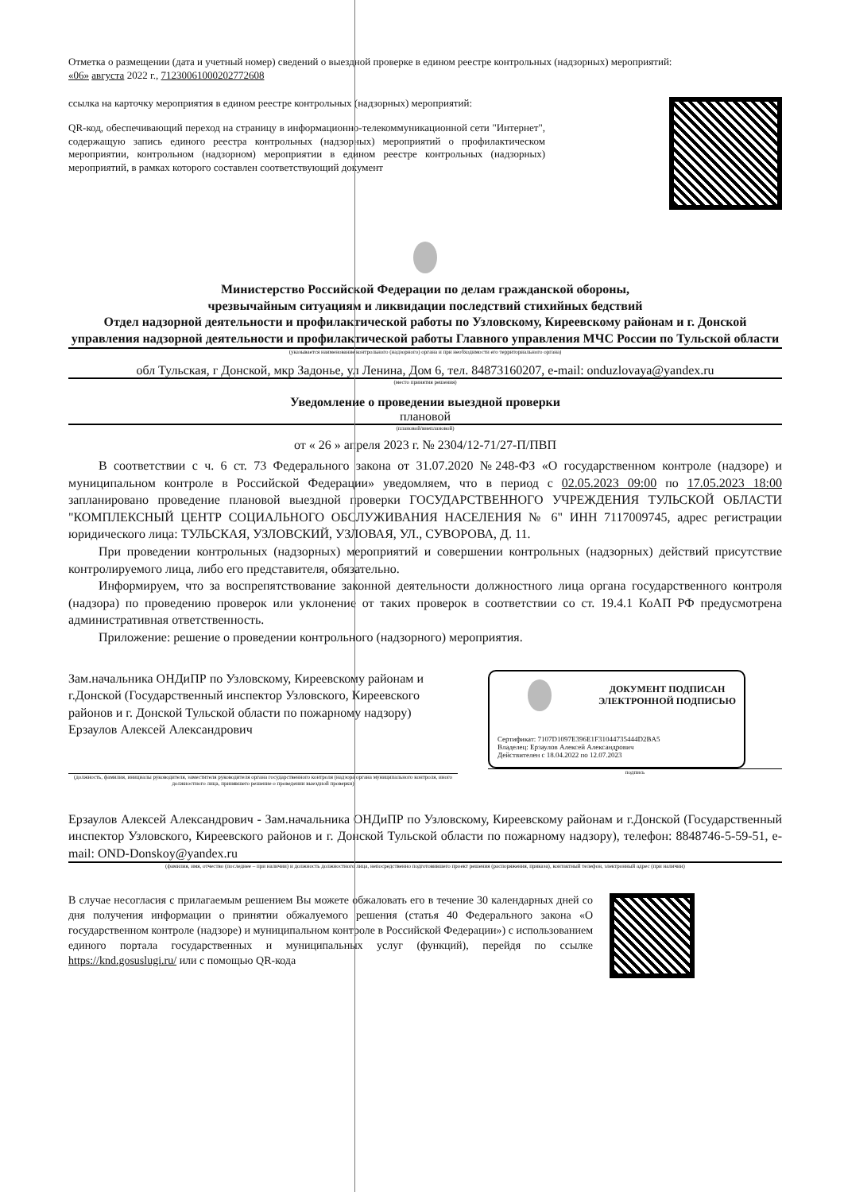Отметка о размещении (дата и учетный номер) сведений о выездной проверке в едином реестре контрольных (надзорных) мероприятий:
«06» августа 2022 г., 71230061000202772608
ссылка на карточку мероприятия в едином реестре контрольных (надзорных) мероприятий:
QR-код, обеспечивающий переход на страницу в информационно-телекоммуникационной сети "Интернет", содержащую запись единого реестра контрольных (надзорных) мероприятий о профилактическом мероприятии, контрольном (надзорном) мероприятии в едином реестре контрольных (надзорных) мероприятий, в рамках которого составлен соответствующий документ
Министерство Российской Федерации по делам гражданской обороны,
чрезвычайным ситуациям и ликвидации последствий стихийных бедствий
Отдел надзорной деятельности и профилактической работы по Узловскому, Киреевскому районам и г. Донской управления надзорной деятельности и профилактической работы Главного управления МЧС России по Тульской области
(указывается наименование контрольного (надзорного) органа и при необходимости его территориального органа)
обл Тульская, г Донской, мкр Задонье, ул Ленина, Дом 6, тел. 84873160207, e-mail: onduzlovaya@yandex.ru
(место принятия решения)
Уведомление о проведении выездной проверки
плановой
(плановой/внеплановой)
от « 26 » апреля 2023 г. № 2304/12-71/27-П/ПВП
В соответствии с ч. 6 ст. 73 Федерального закона от 31.07.2020 №248-ФЗ «О государственном контроле (надзоре) и муниципальном контроле в Российской Федерации» уведомляем, что в период с 02.05.2023 09:00 по 17.05.2023 18:00 запланировано проведение плановой выездной проверки ГОСУДАРСТВЕННОГО УЧРЕЖДЕНИЯ ТУЛЬСКОЙ ОБЛАСТИ "КОМПЛЕКСНЫЙ ЦЕНТР СОЦИАЛЬНОГО ОБСЛУЖИВАНИЯ НАСЕЛЕНИЯ № 6" ИНН 7117009745, адрес регистрации юридического лица: ТУЛЬСКАЯ, УЗЛОВСКИЙ, УЗЛОВАЯ, УЛ., СУВОРОВА, Д. 11.
При проведении контрольных (надзорных) мероприятий и совершении контрольных (надзорных) действий присутствие контролируемого лица, либо его представителя, обязательно.
Информируем, что за воспрепятствование законной деятельности должностного лица органа государственного контроля (надзора) по проведению проверок или уклонение от таких проверок в соответствии со ст. 19.4.1 КоАП РФ предусмотрена административная ответственность.
Приложение: решение о проведении контрольного (надзорного) мероприятия.
Зам.начальника ОНДиПР по Узловскому, Киреевскому районам и г.Донской (Государственный инспектор Узловского, Киреевского районов и г. Донской Тульской области по пожарному надзору) Ерзаулов Алексей Александрович
(должность, фамилия, инициалы руководителя, заместителя руководителя органа государственного контроля (надзора органа муниципального контроля, иного должностного лица, принявшего решение о проведении выездной проверки)
ДОКУМЕНТ ПОДПИСАН
ЭЛЕКТРОННОЙ ПОДПИСЬЮ
Сертификат: 7107D1097E396E1F31044735444D2BA5
Владелец: Ерзаулов Алексей Александрович
Действителен с 18.04.2022 по 12.07.2023
подпись
Ерзаулов Алексей Александрович - Зам.начальника ОНДиПР по Узловскому, Киреевскому районам и г.Донской (Государственный инспектор Узловского, Киреевского районов и г. Донской Тульской области по пожарному надзору), телефон: 8848746-5-59-51, e-mail: OND-Donskoy@yandex.ru
(фамилия, имя, отчество (последнее – при наличии) и должность должностного лица, непосредственно подготовившего проект решения (распоряжения, приказа), контактный телефон, электронный адрес (при наличии)
В случае несогласия с прилагаемым решением Вы можете обжаловать его в течение 30 календарных дней со дня получения информации о принятии обжалуемого решения (статья 40 Федерального закона «О государственном контроле (надзоре) и муниципальном контроле в Российской Федерации») с использованием единого портала государственных и муниципальных услуг (функций), перейдя по ссылке https://knd.gosuslugi.ru/ или с помощью QR-кода